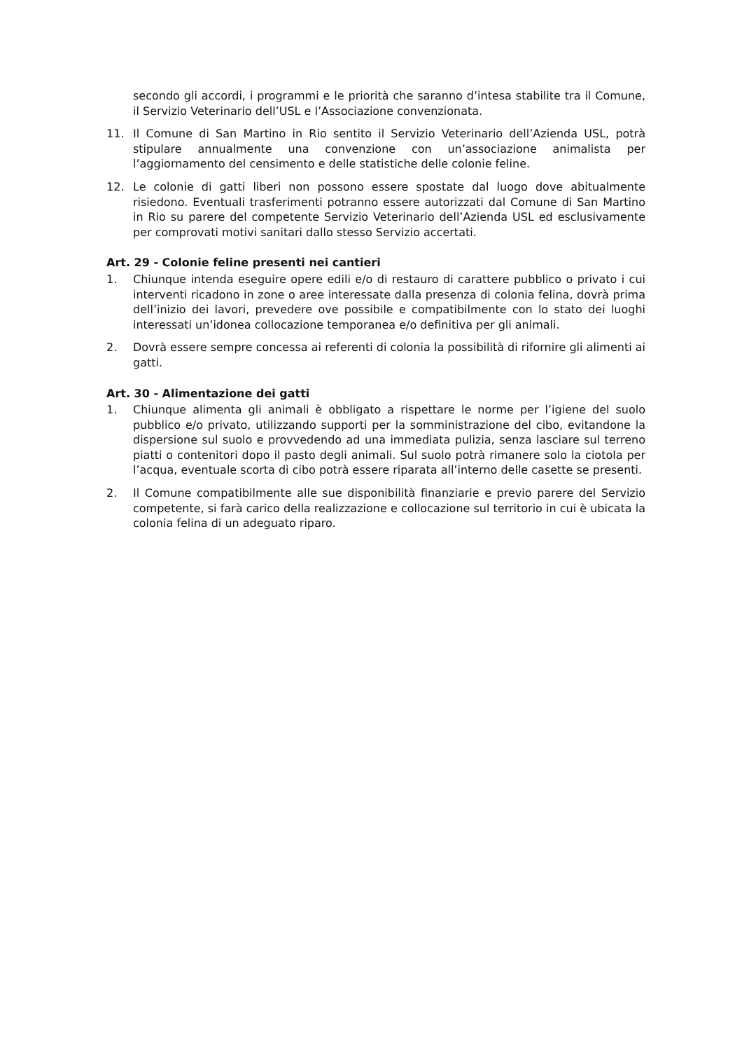secondo gli accordi, i programmi e le priorità che saranno d’intesa stabilite tra il Comune, il Servizio Veterinario dell’USL e l’Associazione convenzionata.
11. Il Comune di San Martino in Rio sentito il Servizio Veterinario dell’Azienda USL, potrà stipulare annualmente una convenzione con un’associazione animalista per l’aggiornamento del censimento e delle statistiche delle colonie feline.
12. Le colonie di gatti liberi non possono essere spostate dal luogo dove abitualmente risiedono. Eventuali trasferimenti potranno essere autorizzati dal Comune di San Martino in Rio su parere del competente Servizio Veterinario dell’Azienda USL ed esclusivamente per comprovati motivi sanitari dallo stesso Servizio accertati.
Art. 29 - Colonie feline presenti nei cantieri
1. Chiunque intenda eseguire opere edili e/o di restauro di carattere pubblico o privato i cui interventi ricadono in zone o aree interessate dalla presenza di colonia felina, dovrà prima dell’inizio dei lavori, prevedere ove possibile e compatibilmente con lo stato dei luoghi interessati un’idonea collocazione temporanea e/o definitiva per gli animali.
2. Dovrà essere sempre concessa ai referenti di colonia la possibilità di rifornire gli alimenti ai gatti.
Art. 30 - Alimentazione dei gatti
1. Chiunque alimenta gli animali è obbligato a rispettare le norme per l’igiene del suolo pubblico e/o privato, utilizzando supporti per la somministrazione del cibo, evitandone la dispersione sul suolo e provvedendo ad una immediata pulizia, senza lasciare sul terreno piatti o contenitori dopo il pasto degli animali. Sul suolo potrà rimanere solo la ciotola per l’acqua, eventuale scorta di cibo potrà essere riparata all’interno delle casette se presenti.
2. Il Comune compatibilmente alle sue disponibilità finanziarie e previo parere del Servizio competente, si farà carico della realizzazione e collocazione sul territorio in cui è ubicata la colonia felina di un adeguato riparo.